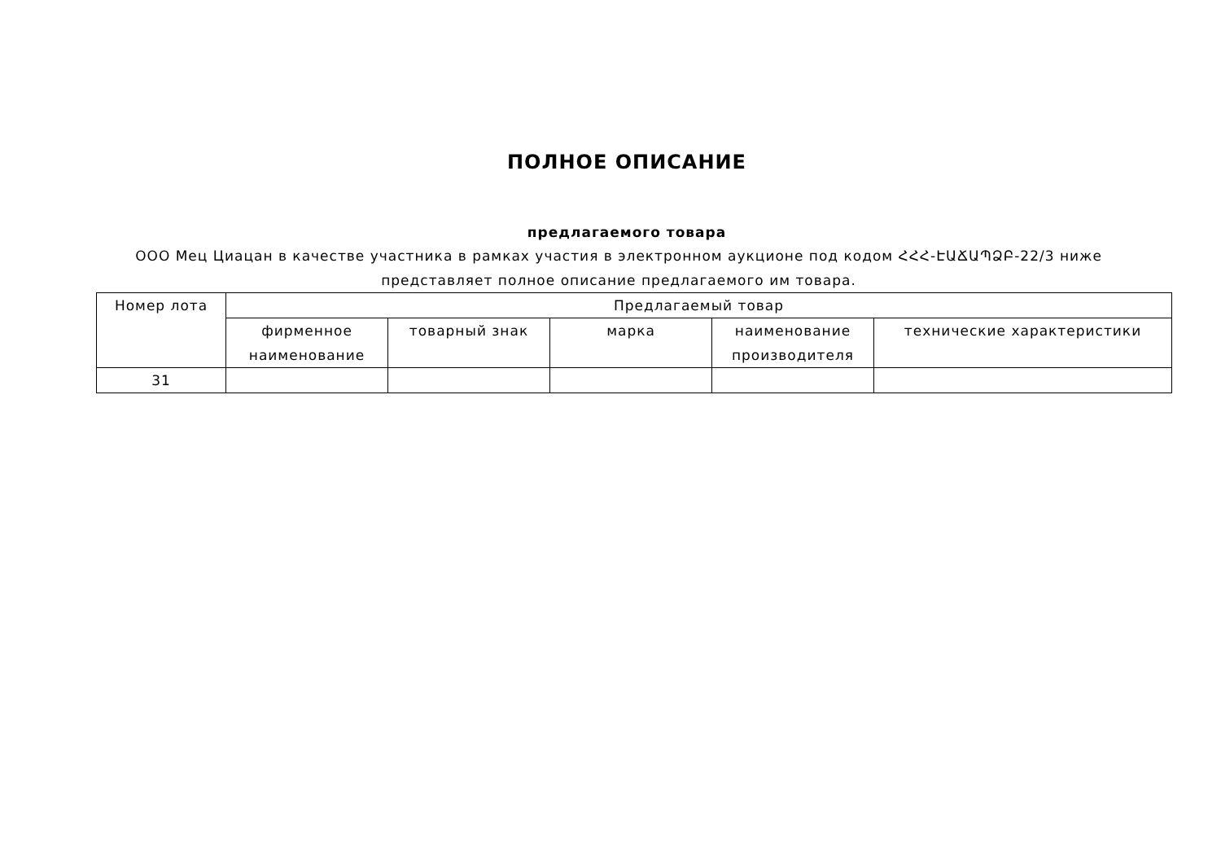ПОЛНОЕ ОПИСАНИЕ
предлагаемого товара
ООО Мец Циацан в качестве участника в рамках участия в электронном аукционе под кодом ՀՀՀ-ԷԱՃԱՊՁԲ-22/3 ниже представляет полное описание предлагаемого им товара.
| Номер лота | Предлагаемый товар | | | | |
| --- | --- | --- | --- | --- | --- |
| | фирменное наименование | товарный знак | марка | наименование производителя | технические характеристики |
| 31 | | | | | |